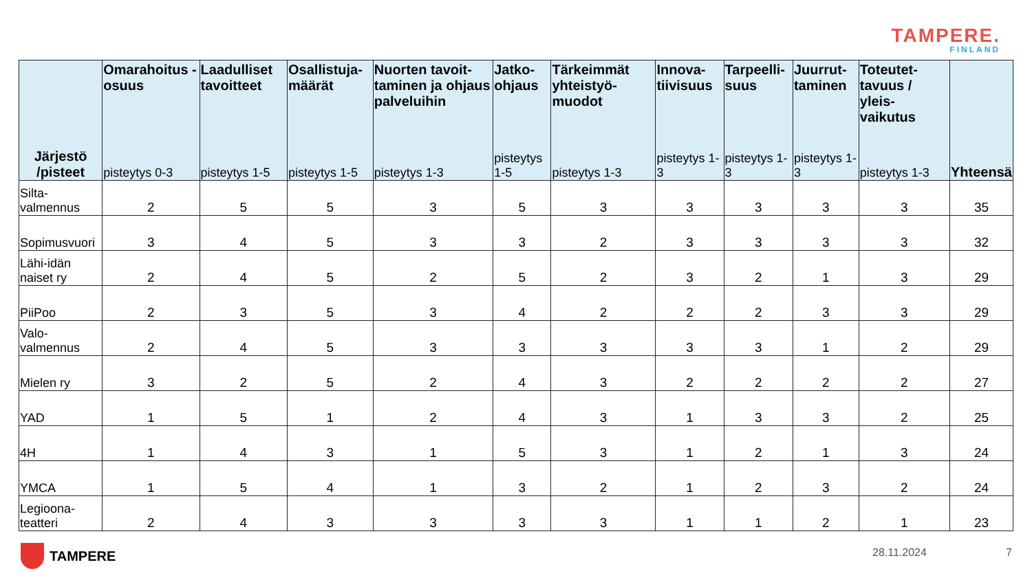TAMPERE.
FINLAND
| Järjestö /pisteet | Omarahoitus -osuus pisteytys 0-3 | Laadulliset tavoitteet pisteytys 1-5 | Osallistuja-määrät pisteytys 1-5 | Nuorten tavoit-taminen ja ohjaus palveluihin pisteytys 1-3 | Jatko-ohjaus pisteytys 1-5 | Tärkeimmät yhteistyö-muodot pisteytys 1-3 | Innova-tiivisuus pisteytys 1-3 | Tarpeelli-suus pisteytys 1-3 | Juurrut-taminen pisteytys 1-3 | Toteutet-tavuus / yleis-vaikutus pisteytys 1-3 | Yhteensä |
| --- | --- | --- | --- | --- | --- | --- | --- | --- | --- | --- | --- |
| Silta-valmennus | 2 | 5 | 5 | 3 | 5 | 3 | 3 | 3 | 3 | 3 | 35 |
| Sopimusvuori | 3 | 4 | 5 | 3 | 3 | 2 | 3 | 3 | 3 | 3 | 32 |
| Lähi-idän naiset ry | 2 | 4 | 5 | 2 | 5 | 2 | 3 | 2 | 1 | 3 | 29 |
| PiiPoo | 2 | 3 | 5 | 3 | 4 | 2 | 2 | 2 | 3 | 3 | 29 |
| Valo-valmennus | 2 | 4 | 5 | 3 | 3 | 3 | 3 | 3 | 1 | 2 | 29 |
| Mielen ry | 3 | 2 | 5 | 2 | 4 | 3 | 2 | 2 | 2 | 2 | 27 |
| YAD | 1 | 5 | 1 | 2 | 4 | 3 | 1 | 3 | 3 | 2 | 25 |
| 4H | 1 | 4 | 3 | 1 | 5 | 3 | 1 | 2 | 1 | 3 | 24 |
| YMCA | 1 | 5 | 4 | 1 | 3 | 2 | 1 | 2 | 3 | 2 | 24 |
| Legioona-teatteri | 2 | 4 | 3 | 3 | 3 | 3 | 1 | 1 | 2 | 1 | 23 |
TAMPERE 28.11.2024 7